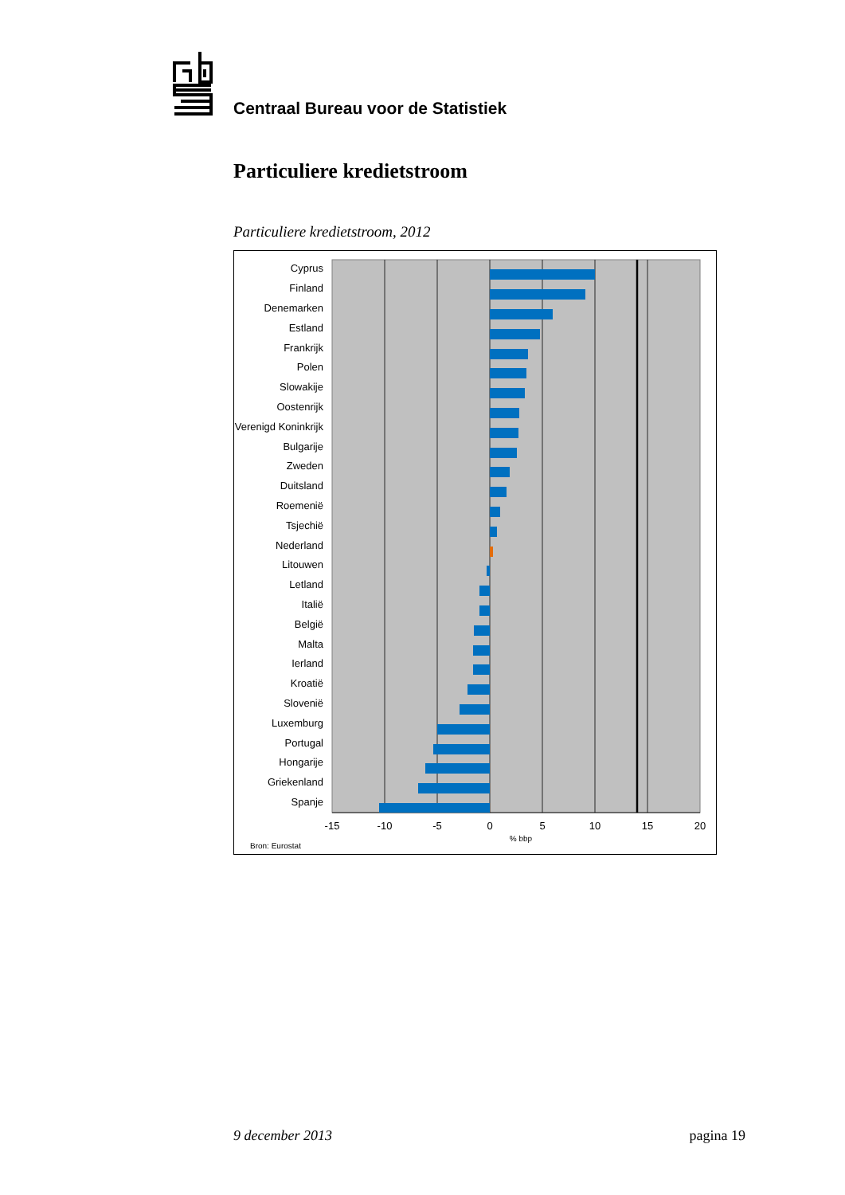Centraal Bureau voor de Statistiek
Particuliere kredietstroom
Particuliere kredietstroom, 2012
Cyprus
Finland
Denemarken
Estland
Frankrijk
Polen
Slowakije
Oostenrijk
Verenigd Koninkrijk
Bulgarije
Zweden
Duitsland
Roemenië
Tsjechië
Nederland
Litouwen
Letland
Italië
België
Malta
Ierland
Kroatië
Slovenië
Luxemburg
Portugal
Hongarije
Griekenland
Spanje
-15
-10
-5
0
5
10
15
20
% bbp
Bron: Eurostat
9 december 2013 pagina 19